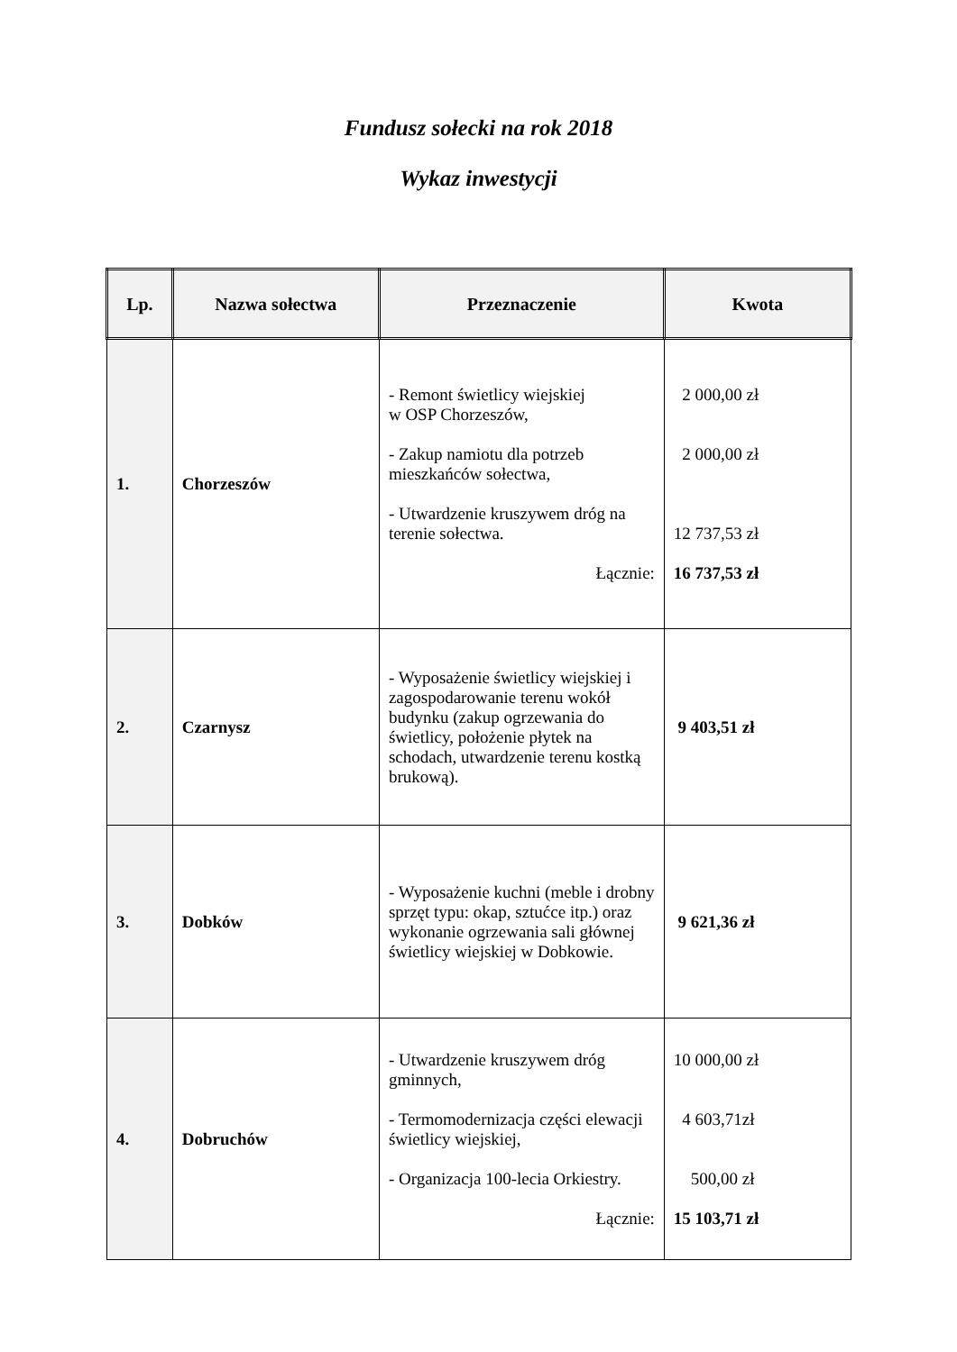Fundusz sołecki na rok 2018
Wykaz inwestycji
| Lp. | Nazwa sołectwa | Przeznaczenie | Kwota |
| --- | --- | --- | --- |
| 1. | Chorzeszów | - Remont świetlicy wiejskiej w OSP Chorzeszów, - Zakup namiotu dla potrzeb mieszkańców sołectwa, - Utwardzenie kruszywem dróg na terenie sołectwa. Łącznie: | 2 000,00 zł 2 000,00 zł 12 737,53 zł 16 737,53 zł |
| 2. | Czarnysz | - Wyposażenie świetlicy wiejskiej i zagospodarowanie terenu wokół budynku (zakup ogrzewania do świetlicy, położenie płytek na schodach, utwardzenie terenu kostką brukową). | 9 403,51 zł |
| 3. | Dobków | - Wyposażenie kuchni (meble i drobny sprzęt typu: okap, sztućce itp.) oraz wykonanie ogrzewania sali głównej świetlicy wiejskiej w Dobkowie. | 9 621,36 zł |
| 4. | Dobruchów | - Utwardzenie kruszywem dróg gminnych, - Termomodernizacja części elewacji świetlicy wiejskiej, - Organizacja 100-lecia Orkiestry. Łącznie: | 10 000,00 zł 4 603,71zł 500,00 zł 15 103,71 zł |